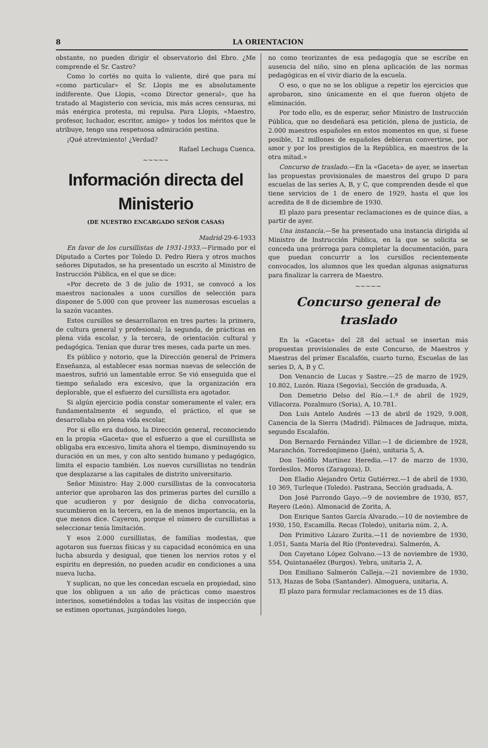8 LA ORIENTACION
obstante, no pueden dirigir el observatorio del Ebro. ¿Me comprende el Sr. Castro?
Como lo cortés no quita lo valiente, diré que para mí «como particular» el Sr. Llopis me es absolutamente indiferente. Que Llopis, «como Director general», que ha tratado al Magisterio con sevicia, mis más acres censuras, mi más enérgica protesta, mi repulsa. Para Llopis, «Maestro, profesor, luchador, escritor, amigo» y todos los méritos que le atribuye, tengo una respetuosa admiración pestina.
¡Qué atrevimiento! ¿Verdad?
Rafael Lechuga Cuenca.
~~~~~
Información directa del Ministerio
(DE NUESTRO ENCARGADO SEÑOR CASAS)
Madrid-29-6-1933
En favor de los cursillistas de 1931-1933.—Firmado por el Diputado a Cortes por Toledo D. Pedro Riera y otros muchos señores Diputados, se ha presentado un escrito al Ministro de Instrucción Pública, en el que se dice:
«Por decreto de 3 de julio de 1931, se convocó a los maestros nacionales a unos cursillos de selección para disponer de 5.000 con que proveer las numerosas escuelas a la sazón vacantes.
Estos cursillos se desarrollaron en tres partes: la primera, de cultura general y profesional; la segunda, de prácticas en plena vida escolar, y la tercera, de orientación cultural y pedagógica. Tenían que durar tres meses, cada parte un mes.
Es público y notorio, que la Dirección general de Primera Enseñanza, al establecer esas normas nuevas de selección de maestros, sufrió un lamentable error. Se vió enseguida que el tiempo señalado era excesivo, que la organización era deplorable, que el esfuerzo del cursillista era agotador.
Si algún ejercicio podía constar someramente el valer, era fundamentalmente el segundo, el práctico, el que se desarrollaba en plena vida escolar,
Por si ello era dudoso, la Dirección general, reconociendo en la propia «Gaceta» que el esfuerzo a que el cursillista se obligaba era excesivo, limita ahora el tiempo, disminuyendo su duración en un mes, y con alto sentido humano y pedagógico, limita el espacio también. Los nuevos cursillistas no tendrán que desplazarse a las capitales de distrito universitario.
Señor Ministro: Hay 2.000 cursillistas de la convocatoria anterior que aprobaron las dos primeras partes del cursillo a que acudieron y por designio de dicha convocatoria, sucumbieron en la tercera, en la de menos importancia, en la que menos dice. Cayeron, porque el número de cursillistas a seleccionar tenía limitación.
Y esos 2.000 cursillistas, de familias modestas, que agotaron sus fuerzas físicas y su capacidad económica en una lucha absurda y desigual, que tienen los nervios rotos y el espíritu en depresión, no pueden acudir en condiciones a una nueva lucha.
Y suplican, no que les concedan escuela en propiedad, sino que los obliguen a un año de prácticas como maestros interinos, sometiéndolos a todas las visitas de inspección que se estimen oportunas, juzgándoles luego,
no como teorizantes de esa pedagogía que se escribe en ausencia del niño, sino en plena aplicación de las normas pedagógicas en el vivir diario de la escuela.
O eso, o que no se los obligue a repetir los ejercicios que aprobaron, sino únicamente en el que fueron objeto de eliminación.
Por todo ello, es de esperar, señor Ministro de Instrucción Pública, que no desdeñará esa petición, plena de justicia, de 2.000 maestros españoles en estos momentos en que, si fuese posible, 12 millones de españoles debieran convertirse, por amor y por los prestigios de la República, en maestros de la otra mitad.»
Concurso de traslado.—En la «Gaceta» de ayer, se insertan las propuestas provisionales de maestros del grupo D para escuelas de las series A, B, y C, que comprenden desde el que tiene servicios de 1 de enero de 1929, hasta el que los acredita de 8 de diciembre de 1930.
El plazo para presentar reclamaciones es de quince días, a partir de ayer.
Una instancia.—Se ha presentado una instancia dirigida al Ministro de Instrucción Pública, en la que se solicita se conceda una prórroga para completar la documentación, para que puedan concurrir a los cursillos recientemente convocados, los alumnos que les quedan algunas asignaturas para finalizar la carrera de Maestro.
~~~~~
Concurso general de traslado
En la «Gaceta» del 28 del actual se insertan más propuestas provisionales de este Concurso, de Maestros y Maestras del primer Escalafón, cuarto turno, Escuelas de las series D, A, B y C.
Don Venancio de Lucas y Sastre.—25 de marzo de 1929, 10.802, Luzón. Riaza (Segovia), Sección de graduada, A.
Don Demetrio Delso del Río.—1.º de abril de 1929, Villacorza. Pozalmuro (Soria), A, 10.781.
Don Luis Antelo Andrés —13 de abril de 1929, 9.008, Canencia de la Sierra (Madrid). Pálmaces de Jadraque, mixta, segundo Escalafón.
Don Bernardo Fernández Villar.—1 de diciembre de 1928, Maranchón. Torredonjimeno (Jaén), unitaria 5, A.
Don Teófilo Martínez Heredia.—17 de marzo de 1930, Tordesilos. Moros (Zaragoza), D.
Don Eladio Alejandro Ortiz Gutiérrez.—1 de abril de 1930, 10 369, Turleque (Toledo). Pastrana, Sección graduada, A.
Don José Parrondo Gayo.—9 de noviembre de 1930, 857, Reyero (León). Almonacid de Zorita, A.
Don Enrique Santos García Alvarado.—10 de noviembre de 1930, 150, Escamilla. Recas (Toledo), unitaria núm. 2, A.
Don Primitivo Lázaro Zurita.—11 de noviembre de 1930, 1.051, Santa María del Río (Pontevedra). Salmerón, A.
Don Cayetano López Golvano.—13 de noviembre de 1930, 554, Quintanaélez (Burgos). Yebra, unitaria 2, A.
Don Emiliano Salmerón Calleja.—21 noviembre de 1930, 513, Hazas de Soba (Santander). Almoguera, unitaria, A.
El plazo para formular reclamaciones es de 15 días.